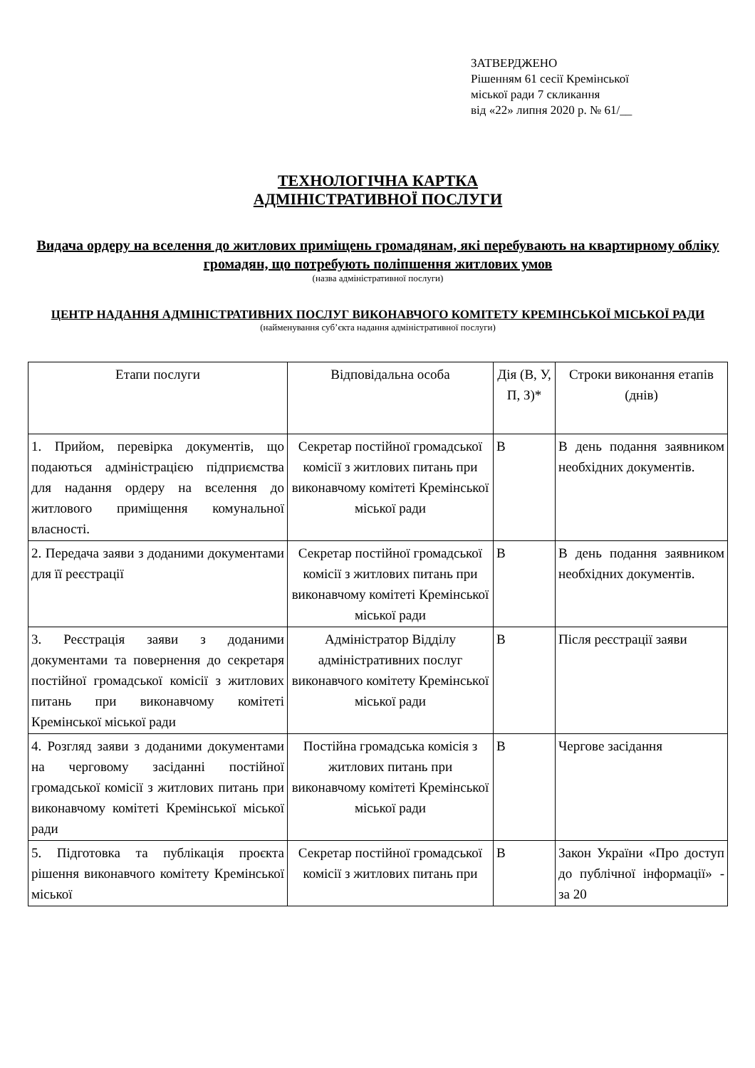ЗАТВЕРДЖЕНО
Рішенням 61 сесії Кремінської
міської ради 7 скликання
від «22» липня 2020 р. № 61/__
ТЕХНОЛОГІЧНА КАРТКА
АДМІНІСТРАТИВНОЇ ПОСЛУГИ
Видача ордеру на вселення до житлових приміщень громадянам, які перебувають на квартирному обліку громадян, що потребують поліпшення житлових умов
(назва адміністративної послуги)
ЦЕНТР НАДАННЯ АДМІНІСТРАТИВНИХ ПОСЛУГ ВИКОНАВЧОГО КОМІТЕТУ КРЕМІНСЬКОЇ МІСЬКОЇ РАДИ
(найменування суб’єкта надання адміністративної послуги)
| Етапи послуги | Відповідальна особа | Дія (В, У, П, З)* | Строки виконання етапів (днів) |
| --- | --- | --- | --- |
| 1. Прийом, перевірка документів, що подаються адміністрацією підприємства для надання ордеру на вселення до житлового приміщення комунальної власності. | Секретар постійної громадської комісії з житлових питань при виконавчому комітеті Кремінської міської ради | В | В день подання заявником необхідних документів. |
| 2. Передача заяви з доданими документами для її реєстрації | Секретар постійної громадської комісії з житлових питань при виконавчому комітеті Кремінської міської ради | В | В день подання заявником необхідних документів. |
| 3. Реєстрація заяви з доданими документами та повернення до секретаря постійної громадської комісії з житлових питань при виконавчому комітеті Кремінської міської ради | Адміністратор Відділу адміністративних послуг виконавчого комітету Кремінської міської ради | В | Після реєстрації заяви |
| 4. Розгляд заяви з доданими документами на черговому засіданні постійної громадської комісії з житлових питань при виконавчому комітеті Кремінської міської ради | Постійна громадська комісія з житлових питань при виконавчому комітеті Кремінської міської ради | В | Чергове засідання |
| 5. Підготовка та публікація проєкта рішення виконавчого комітету Кремінської міської | Секретар постійної громадської комісії з житлових питань при | В | Закон України «Про доступ до публічної інформації» - за 20 |